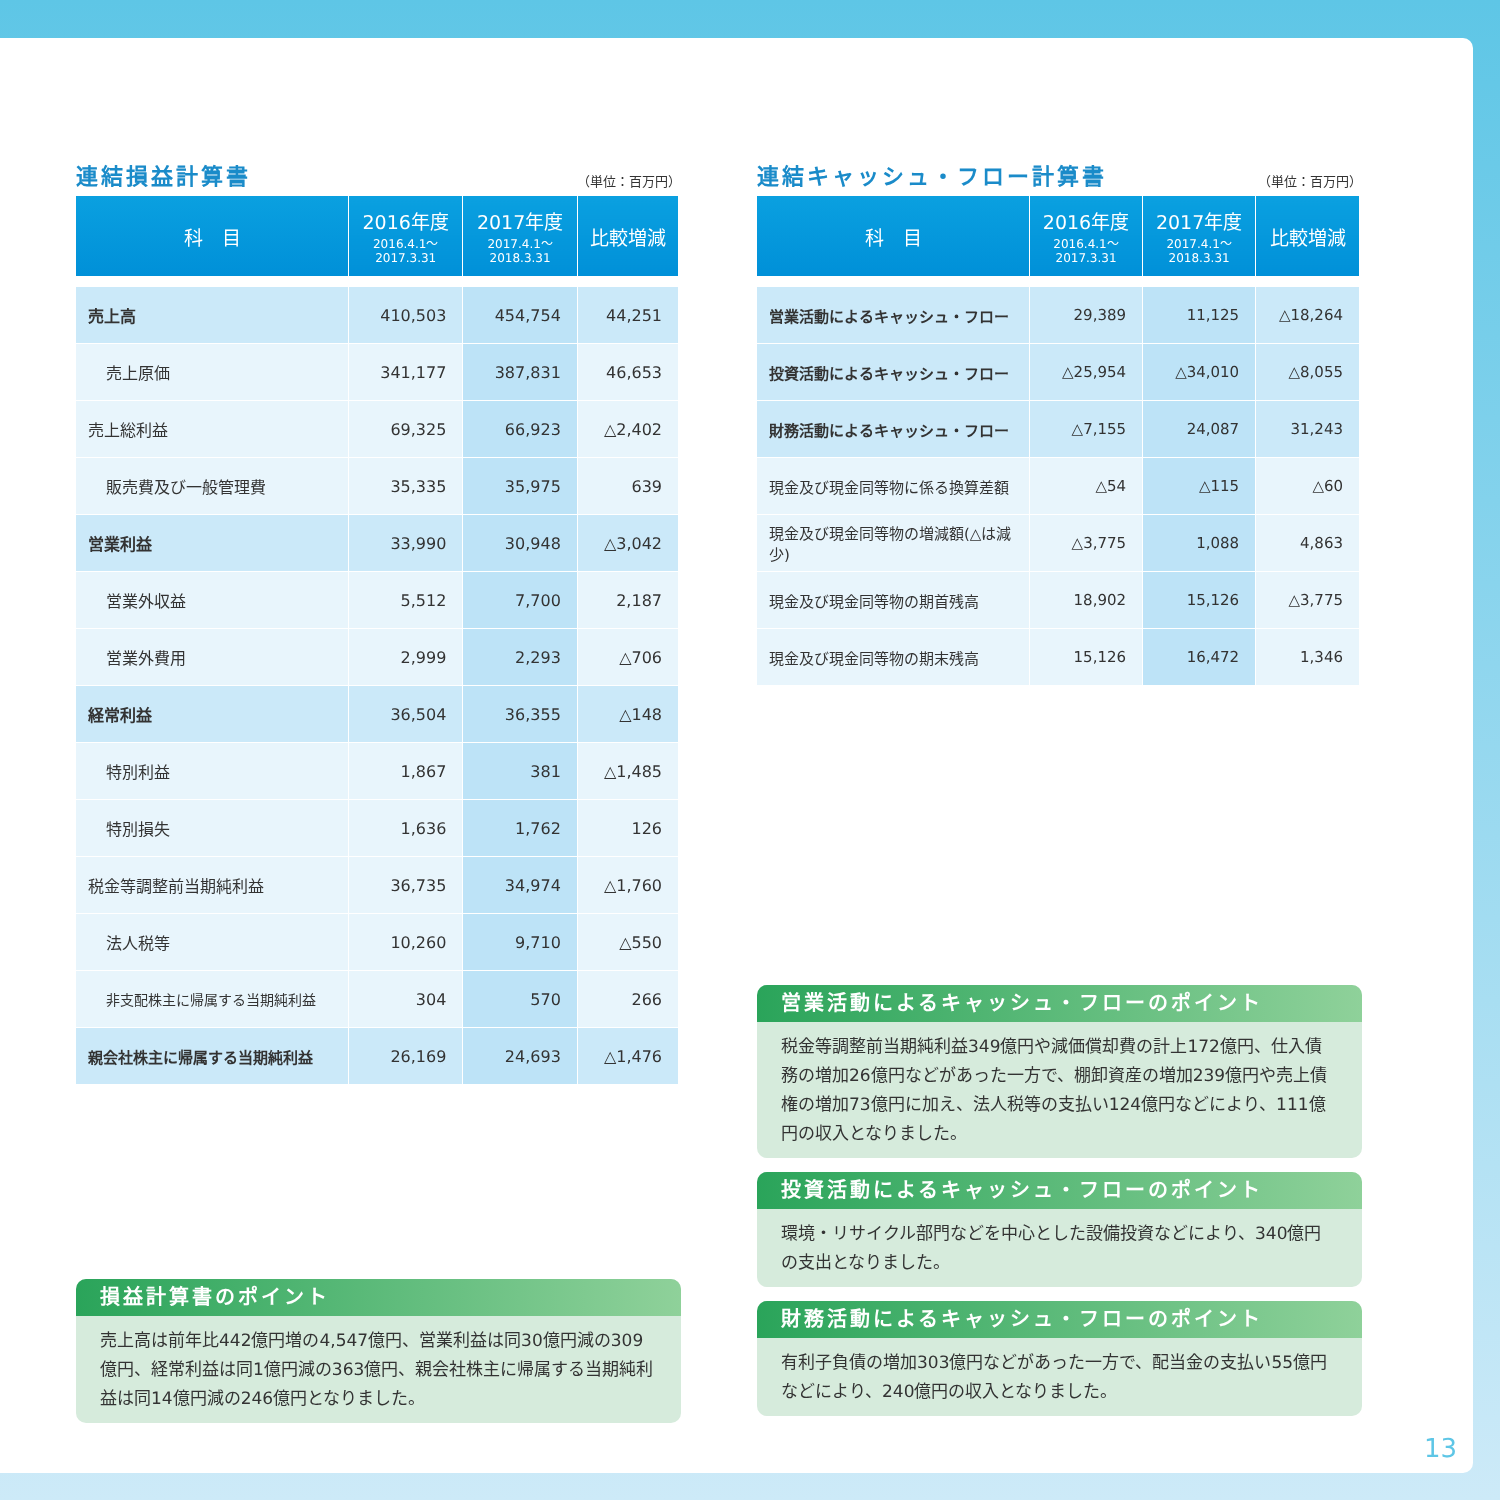連結損益計算書
（単位：百万円）
| 科 目 | 2016年度 2016.4.1～ 2017.3.31 | 2017年度 2017.4.1～ 2018.3.31 | 比較増減 |
| --- | --- | --- | --- |
| 売上高 | 410,503 | 454,754 | 44,251 |
| 売上原価 | 341,177 | 387,831 | 46,653 |
| 売上総利益 | 69,325 | 66,923 | △2,402 |
| 販売費及び一般管理費 | 35,335 | 35,975 | 639 |
| 営業利益 | 33,990 | 30,948 | △3,042 |
| 営業外収益 | 5,512 | 7,700 | 2,187 |
| 営業外費用 | 2,999 | 2,293 | △706 |
| 経常利益 | 36,504 | 36,355 | △148 |
| 特別利益 | 1,867 | 381 | △1,485 |
| 特別損失 | 1,636 | 1,762 | 126 |
| 税金等調整前当期純利益 | 36,735 | 34,974 | △1,760 |
| 法人税等 | 10,260 | 9,710 | △550 |
| 非支配株主に帰属する当期純利益 | 304 | 570 | 266 |
| 親会社株主に帰属する当期純利益 | 26,169 | 24,693 | △1,476 |
損益計算書のポイント
売上高は前年比442億円増の4,547億円、営業利益は同30億円減の309億円、経常利益は同1億円減の363億円、親会社株主に帰属する当期純利益は同14億円減の246億円となりました。
連結キャッシュ・フロー計算書
（単位：百万円）
| 科 目 | 2016年度 2016.4.1～ 2017.3.31 | 2017年度 2017.4.1～ 2018.3.31 | 比較増減 |
| --- | --- | --- | --- |
| 営業活動によるキャッシュ・フロー | 29,389 | 11,125 | △18,264 |
| 投資活動によるキャッシュ・フロー | △25,954 | △34,010 | △8,055 |
| 財務活動によるキャッシュ・フロー | △7,155 | 24,087 | 31,243 |
| 現金及び現金同等物に係る換算差額 | △54 | △115 | △60 |
| 現金及び現金同等物の増減額(△は減少) | △3,775 | 1,088 | 4,863 |
| 現金及び現金同等物の期首残高 | 18,902 | 15,126 | △3,775 |
| 現金及び現金同等物の期末残高 | 15,126 | 16,472 | 1,346 |
営業活動によるキャッシュ・フローのポイント
税金等調整前当期純利益349億円や減価償却費の計上172億円、仕入債務の増加26億円などがあった一方で、棚卸資産の増加239億円や売上債権の増加73億円に加え、法人税等の支払い124億円などにより、111億円の収入となりました。
投資活動によるキャッシュ・フローのポイント
環境・リサイクル部門などを中心とした設備投資などにより、340億円の支出となりました。
財務活動によるキャッシュ・フローのポイント
有利子負債の増加303億円などがあった一方で、配当金の支払い55億円などにより、240億円の収入となりました。
13